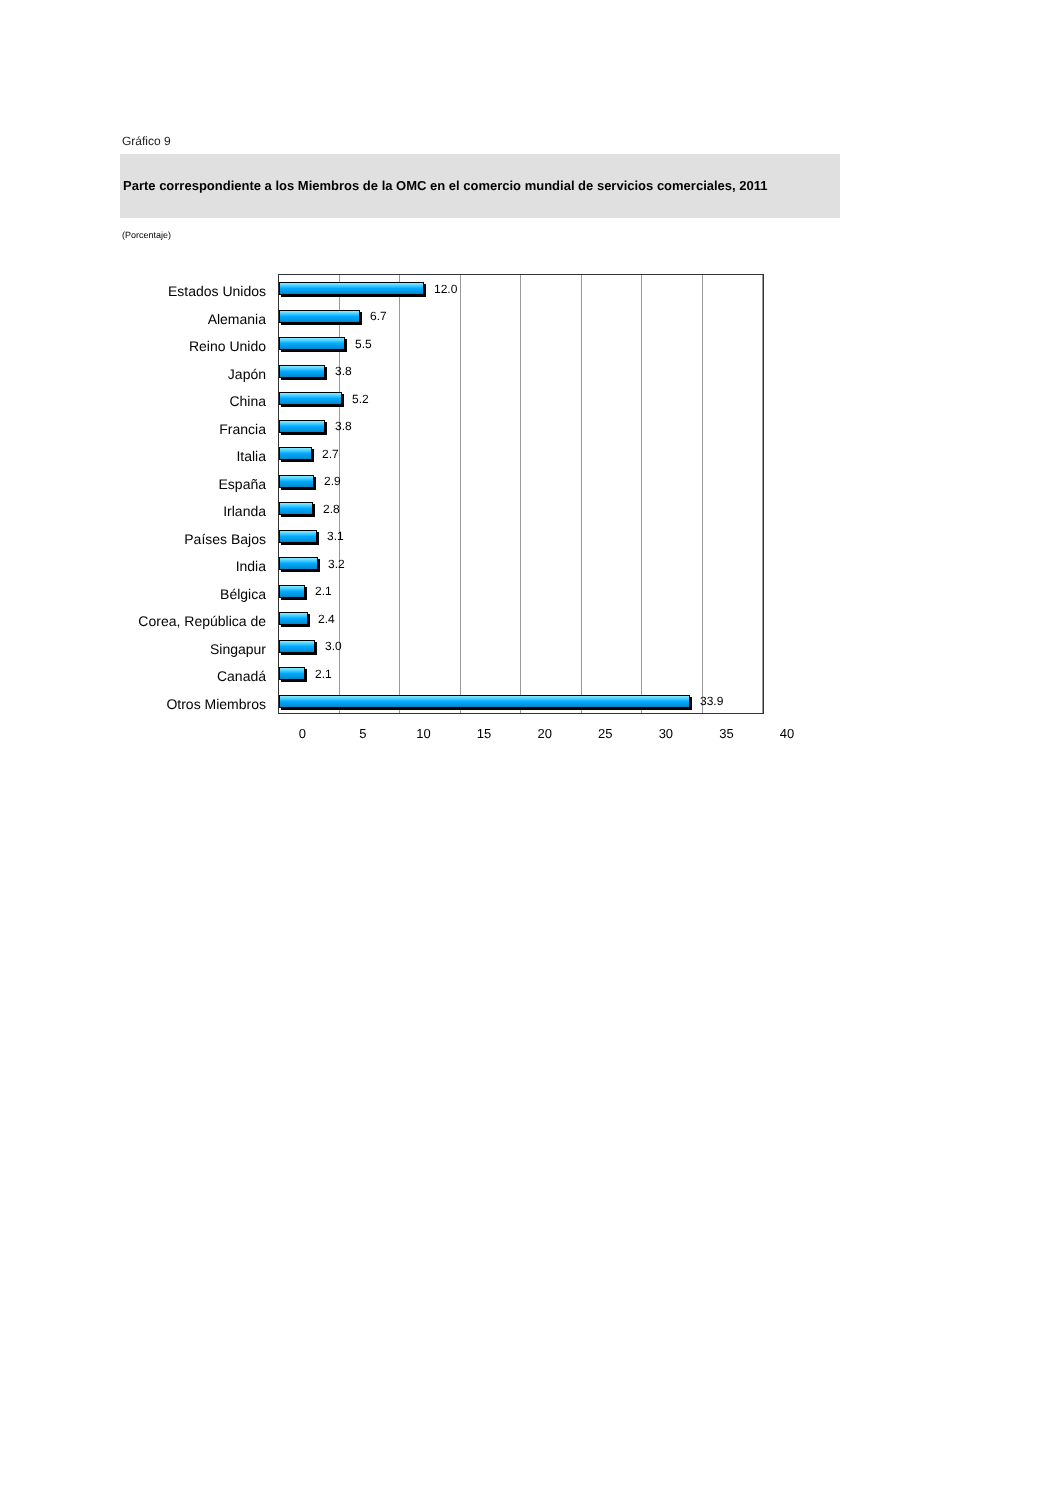Gráfico 9
Parte correspondiente a los Miembros de la OMC en el comercio mundial de servicios comerciales, 2011
(Porcentaje)
Estados Unidos
Alemania
Reino Unido
Japón
China
Francia
Italia
España
Irlanda
Países Bajos
India
Bélgica
Corea, República de
Singapur
Canadá
Otros Miembros
12.0
6.7
5.5
3.8
5.2
3.8
2.7
2.9
2.8
3.1
3.2
2.1
2.4
3.0
2.1
33.9
0 5 10 15 20 25 30 35 40